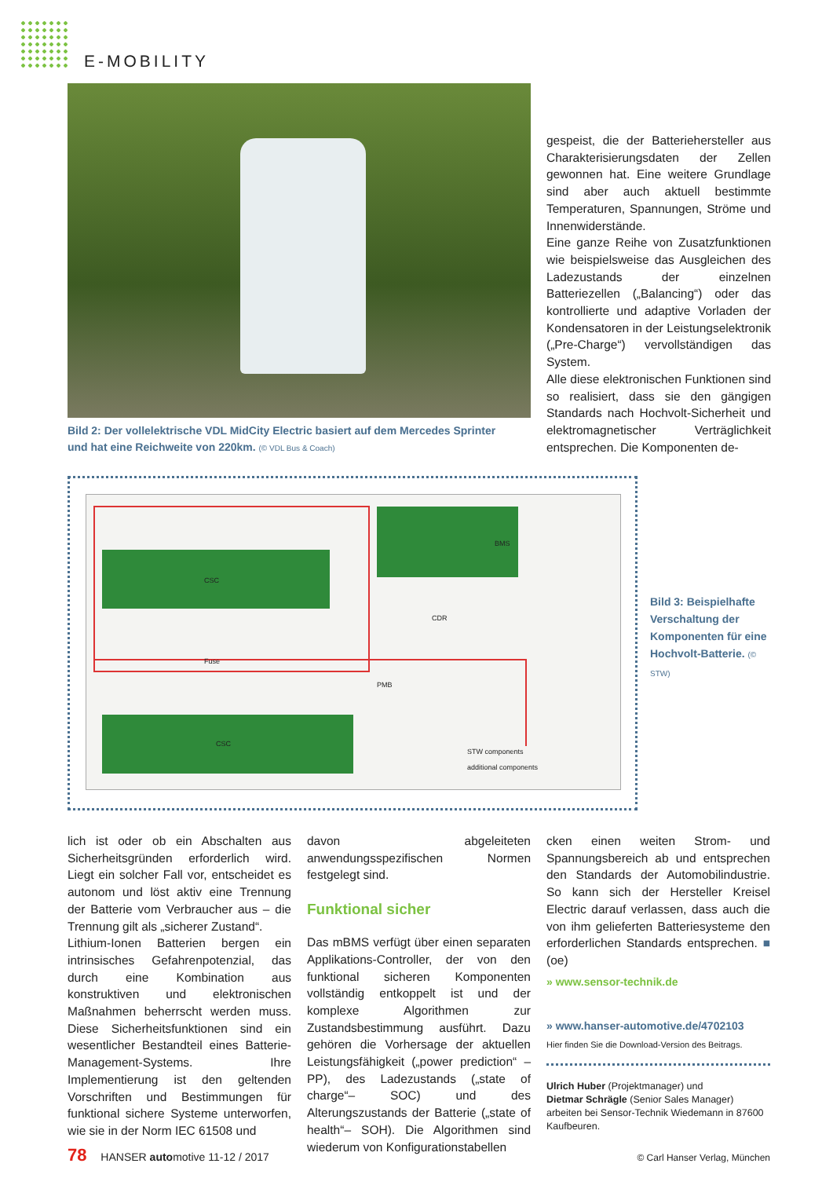E-MOBILITY
Bild 2: Der vollelektrische VDL MidCity Electric basiert auf dem Mercedes Sprinter und hat eine Reichweite von 220km. (© VDL Bus & Coach)
gespeist, die der Batteriehersteller aus Charakterisierungsdaten der Zellen gewonnen hat. Eine weitere Grundlage sind aber auch aktuell bestimmte Temperaturen, Spannungen, Ströme und Innenwiderstände.
Eine ganze Reihe von Zusatzfunktionen wie beispielsweise das Ausgleichen des Ladezustands der einzelnen Batteriezellen („Balancing“) oder das kontrollierte und adaptive Vorladen der Kondensatoren in der Leistungselektronik („Pre-Charge“) vervollständigen das System.
Alle diese elektronischen Funktionen sind so realisiert, dass sie den gängigen Standards nach Hochvolt-Sicherheit und elektromagnetischer Verträglichkeit entsprechen. Die Komponenten de-
CSC
BMS
CDR
PMB
CSC
STW components
additional components
Fuse
Bild 3: Beispielhafte Verschaltung der Komponenten für eine Hochvolt-Batterie. (© STW)
lich ist oder ob ein Abschalten aus Sicherheitsgründen erforderlich wird. Liegt ein solcher Fall vor, entscheidet es autonom und löst aktiv eine Trennung der Batterie vom Verbraucher aus – die Trennung gilt als „sicherer Zustand“.
Lithium-Ionen Batterien bergen ein intrinsisches Gefahrenpotenzial, das durch eine Kombination aus konstruktiven und elektronischen Maßnahmen beherrscht werden muss. Diese Sicherheitsfunktionen sind ein wesentlicher Bestandteil eines Batterie-Management-Systems. Ihre Implementierung ist den geltenden Vorschriften und Bestimmungen für funktional sichere Systeme unterworfen, wie sie in der Norm IEC 61508 und
davon abgeleiteten anwendungsspezifischen Normen festgelegt sind.
Funktional sicher
Das mBMS verfügt über einen separaten Applikations-Controller, der von den funktional sicheren Komponenten vollständig entkoppelt ist und der komplexe Algorithmen zur Zustandsbestimmung ausführt. Dazu gehören die Vorhersage der aktuellen Leistungsfähigkeit („power prediction“ – PP), des Ladezustands („state of charge“– SOC) und des Alterungszustands der Batterie („state of health“– SOH). Die Algorithmen sind wiederum von Konfigurationstabellen
cken einen weiten Strom- und Spannungsbereich ab und entsprechen den Standards der Automobilindustrie. So kann sich der Hersteller Kreisel Electric darauf verlassen, dass auch die von ihm gelieferten Batteriesysteme den erforderlichen Standards entsprechen. ■ (oe)
» www.sensor-technik.de
» www.hanser-automotive.de/4702103
Hier finden Sie die Download-Version des Beitrags.
Ulrich Huber (Projektmanager) und
Dietmar Schrägle (Senior Sales Manager)
arbeiten bei Sensor-Technik Wiedemann in 87600 Kaufbeuren.
78 HANSER automotive 11-12 / 2017
© Carl Hanser Verlag, München